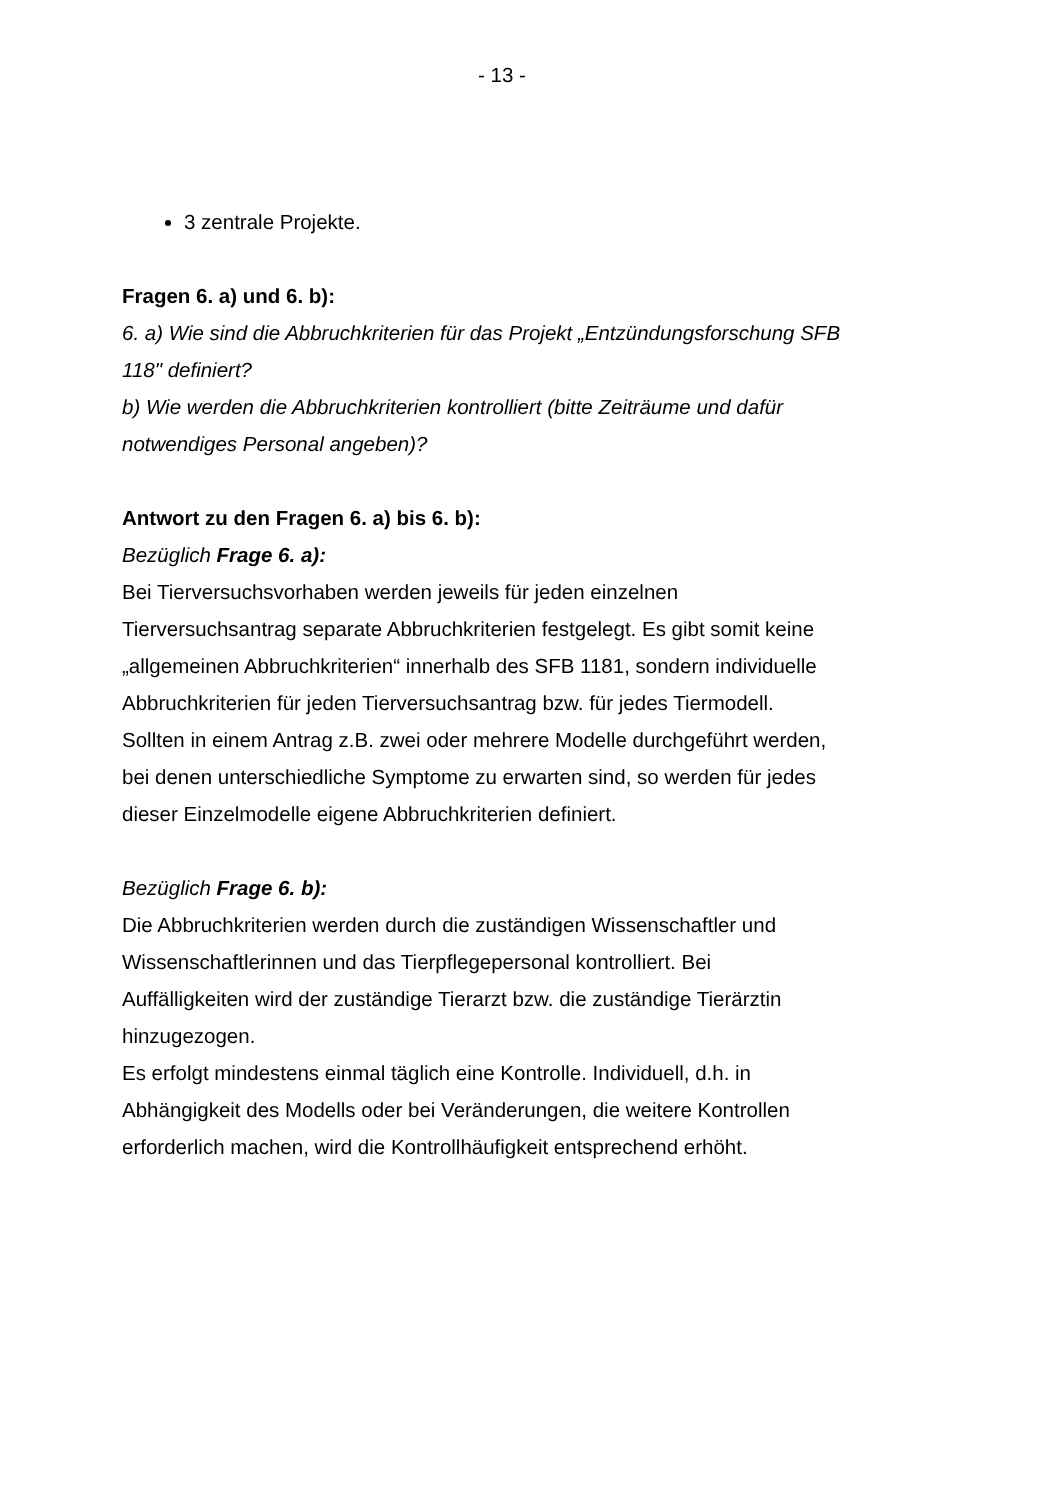- 13 -
3 zentrale Projekte.
Fragen 6. a) und 6. b):
6. a) Wie sind die Abbruchkriterien für das Projekt „Entzündungsforschung SFB 118" definiert?
b) Wie werden die Abbruchkriterien kontrolliert (bitte Zeiträume und dafür notwendiges Personal angeben)?
Antwort zu den Fragen 6. a) bis 6. b):
Bezüglich Frage 6. a):
Bei Tierversuchsvorhaben werden jeweils für jeden einzelnen Tierversuchsantrag separate Abbruchkriterien festgelegt. Es gibt somit keine „allgemeinen Abbruchkriterien“ innerhalb des SFB 1181, sondern individuelle Abbruchkriterien für jeden Tierversuchsantrag bzw. für jedes Tiermodell.
Sollten in einem Antrag z.B. zwei oder mehrere Modelle durchgeführt werden, bei denen unterschiedliche Symptome zu erwarten sind, so werden für jedes dieser Einzelmodelle eigene Abbruchkriterien definiert.
Bezüglich Frage 6. b):
Die Abbruchkriterien werden durch die zuständigen Wissenschaftler und Wissenschaftlerinnen und das Tierpflegepersonal kontrolliert. Bei Auffälligkeiten wird der zuständige Tierarzt bzw. die zuständige Tierärztin hinzugezogen.
Es erfolgt mindestens einmal täglich eine Kontrolle. Individuell, d.h. in Abhängigkeit des Modells oder bei Veränderungen, die weitere Kontrollen erforderlich machen, wird die Kontrollhäufigkeit entsprechend erhöht.